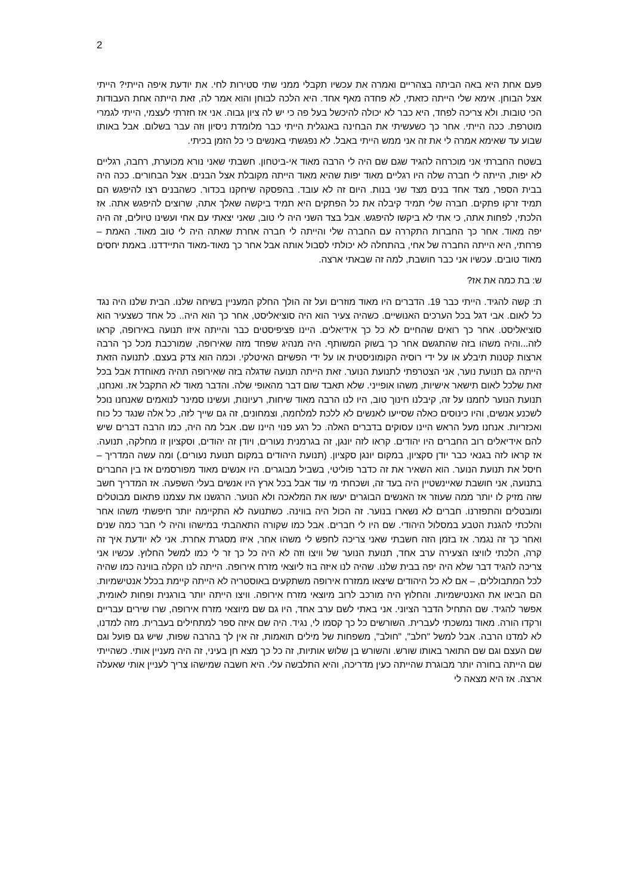2
פעם אחת היא באה הביתה בצהריים ואמרה את עכשיו תקבלי ממני שתי סטירות לחי. את יודעת איפה הייתי? הייתי אצל הבוחן. אימא שלי הייתה כזאתי, לא פחדה מאף אחד. היא הלכה לבוחן והוא אמר לה, זאת הייתה אחת העבודות הכי טובות. ולא צריכה לפחד, היא כבר לא יכולה להיכשל בעל פה כי יש לה ציון גבוה. אני אז חזרתי לעצמי, הייתי לגמרי מוטרפת. ככה הייתי. אחר כך כשעשיתי את הבחינה באנגלית הייתי כבר מלומדת ניסיון וזה עבר בשלום. אבל באותו שבוע עד שאימא אמרה לי את זה אני ממש הייתי באבל. לא נפגשתי באנשים כי כל הזמן בכיתי.
בשטח החברתי אני מוכרחה להגיד שגם שם היה לי הרבה מאוד אי-ביטחון. חשבתי שאני נורא מכוערת, רחבה, רגליים לא יפות, הייתה לי חברה שלה היו רגליים מאוד יפות שהיא מאוד הייתה מקובלת אצל הבנים. אצל הבחורים. ככה היה בבית הספר, מצד אחד בנים מצד שני בנות. היום זה לא עובד. בהפסקה שיחקנו בכדור. כשהבנים רצו להיפגש הם תמיד זרקו פתקים. חברה שלי תמיד קיבלה את כל הפתקים היא תמיד ביקשה שאלך אתה, שרוצים להיפגש אתה. אז הלכתי, לפחות אתה, כי אתי לא ביקשו להיפגש. אבל בצד השני היה לי טוב, שאני יצאתי עם אחי ועשינו טיולים, זה היה יפה מאוד. אחר כך החברות התקררה עם החברה שלי והייתה לי חברה אחרת שאתה היה לי טוב מאוד. האמת – פרחתי, היא הייתה החברה של אחי, בהתחלה לא יכולתי לסבול אותה אבל אחר כך מאוד-מאוד התיידדנו. באמת יחסים מאוד טובים. עכשיו אני כבר חושבת, למה זה שבאתי ארצה.
ש: בת כמה את אז?
ת: קשה להגיד. הייתי כבר 19. הדברים היו מאוד מוזרים ועל זה הולך החלק המעניין בשיחה שלנו. הבית שלנו היה נגד כל לאום. אבי דגל בכל הערכים האנושיים. כשהיה צעיר הוא היה סוציאליסט, אחר כך הוא היה.. כל אחד כשצעיר הוא סוציאליסט. אחר כך רואים שהחיים לא כל כך אידיאלים. היינו פציפיסטים כבר והייתה איזו תנועה באירופה, קראו לזה...והיה משהו בזה שהתגשם אחר כך בשוק המשותף. היה מנהיג שפחד מזה שאירופה, שמורכבת מכל כך הרבה ארצות קטנות תיבלע או על ידי רוסיה הקומוניסטית או על ידי הפשיזם האיטלקי. וכמה הוא צדק בעצם. לתנועה הזאת הייתה גם תנועת נוער, אני הצטרפתי לתנועת הנוער. זאת הייתה תנועה שדגלה בזה שאירופה תהיה מאוחדת אבל בכל זאת שלכל לאום תישאר אישיות, משהו אופייני. שלא תאבד שום דבר מהאופי שלה. והדבר מאוד לא התקבל אז. ואנחנו, תנועת הנוער לחמנו על זה, קיבלנו חינוך טוב, היו לנו הרבה מאוד שיחות, רעיונות, ועשינו סמינר לנואמים שאנחנו נוכל לשכנע אנשים, והיו כינוסים כאלה שסייעו לאנשים לא ללכת למלחמה, וצמחונים, זה גם שייך לזה, כל אלה שנגד כל כוח ואכזריות. אנחנו מעל הראש היינו עסוקים בדברים האלה. כל רגע פנוי היינו שם. אבל מה היה, כמו הרבה דברים שיש להם אידיאלים רוב החברים היו יהודים. קראו לזה יונגן, זה בגרמנית נעורים, ויודן זה יהודים, וסקציון זו מחלקה, תנועה. אז קראו לזה בגנאי כבר יודן סקציון, במקום יונגן סקציון. (תנועת היהודים במקום תנועת נעורים.) ומה עשה המדריך – חיסל את תנועת הנוער. הוא השאיר את זה כדבר פוליטי, בשביל מבוגרים. היו אנשים מאוד מפורסמים אז בין החברים בתנועה, אני חושבת שאיינשטיין היה בעד זה, ושכחתי מי עוד אבל בכל ארץ היו אנשים בעלי השפעה. אז המדריך חשב שזה מזיק לו יותר ממה שעוזר אז האנשים הבוגרים יעשו את המלאכה ולא הנוער. הרגשנו את עצמנו פתאום מבוטלים ומובטלים והתפזרנו. חברים לא נשארו בנוער. זה הכול היה בווינה. כשתנועה לא התקיימה יותר חיפשתי משהו אחר והלכתי להגנת הטבע במסלול היהודי. שם היו לי חברים. אבל כמו שקורה התאהבתי במישהו והיה לי חבר כמה שנים ואחר כך זה נגמר. אז בזמן הזה חשבתי שאני צריכה לחפש לי משהו אחר, איזו מסגרת אחרת. אני לא יודעת איך זה קרה, הלכתי לוויצו הצעירה ערב אחד, תנועת הנוער של וויצו וזה לא היה כל כך זר לי כמו למשל החלוץ. עכשיו אני צריכה להגיד דבר שלא היה יפה בבית שלנו. שהיה לנו איזה בוז ליוצאי מזרח אירופה. הייתה לנו הקלה בווינה כמו שהיה לכל המתבוללים, – אם לא כל היהודים שיצאו ממזרח אירופה משתקעים באוסטריה לא הייתה קיימת בכלל אנטישמיות. הם הביאו את האנטישמיות. והחלוץ היה מורכב לרוב מיוצאי מזרח אירופה. וויצו הייתה יותר בורגנית ופחות לאומית, אפשר להגיד. שם התחיל הדבר הציוני. אני באתי לשם ערב אחד, היו גם שם מיוצאי מזרח אירופה, שרו שירים עבריים ורקדו הורה. מאוד נמשכתי לעברית. השורשים כל כך קסמו לי, נגיד. היה שם איזה ספר למתחילים בעברית. מזה למדנו, לא למדנו הרבה. אבל למשל "חלב", "חולב", משפחות של מילים תואמות, זה אין לך בהרבה שפות, שיש גם פועל וגם שם העצם וגם שם התואר באותו שורש. והשורש בן שלוש אותיות, זה כל כך מצא חן בעיני, זה היה מעניין אותי. כשהייתי שם הייתה בחורה יותר מבוגרת שהייתה כעין מדריכה, והיא התלבשה עלי. היא חשבה שמישהו צריך לעניין אותי שאעלה ארצה. אז היא מצאה לי